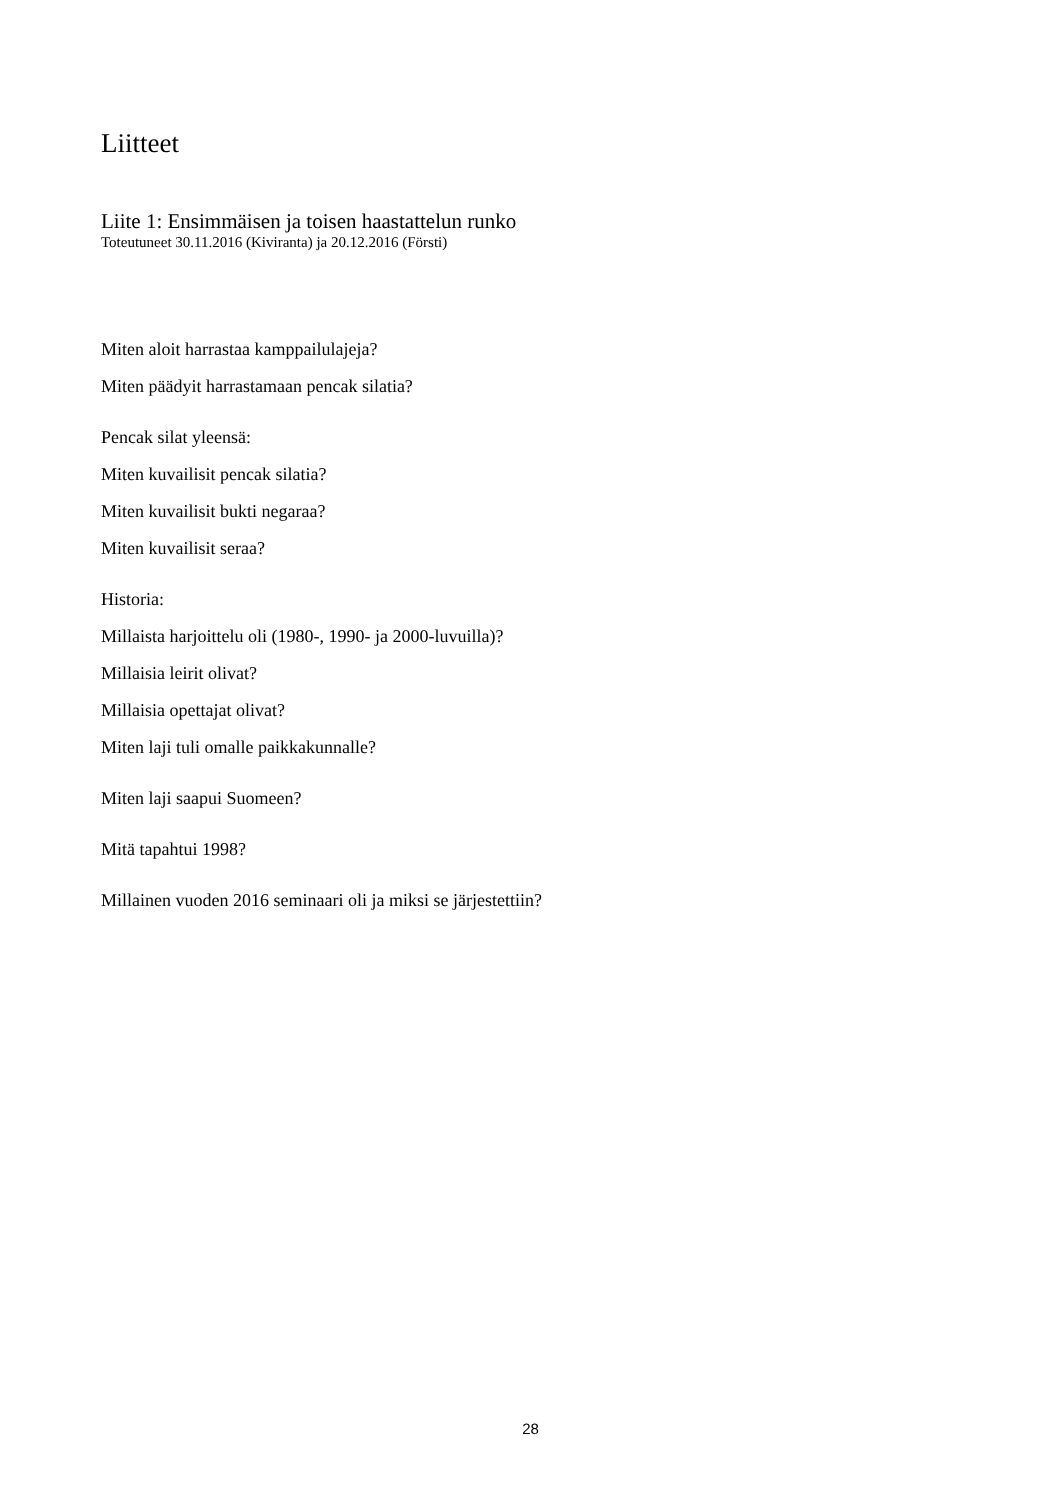Liitteet
Liite 1: Ensimmäisen ja toisen haastattelun runko
Toteutuneet 30.11.2016 (Kiviranta) ja 20.12.2016 (Försti)
Miten aloit harrastaa kamppailulajeja?
Miten päädyit harrastamaan pencak silatia?
Pencak silat yleensä:
Miten kuvailisit pencak silatia?
Miten kuvailisit bukti negaraa?
Miten kuvailisit seraa?
Historia:
Millaista harjoittelu oli (1980-, 1990- ja 2000-luvuilla)?
Millaisia leirit olivat?
Millaisia opettajat olivat?
Miten laji tuli omalle paikkakunnalle?
Miten laji saapui Suomeen?
Mitä tapahtui 1998?
Millainen vuoden 2016 seminaari oli ja miksi se järjestettiin?
28